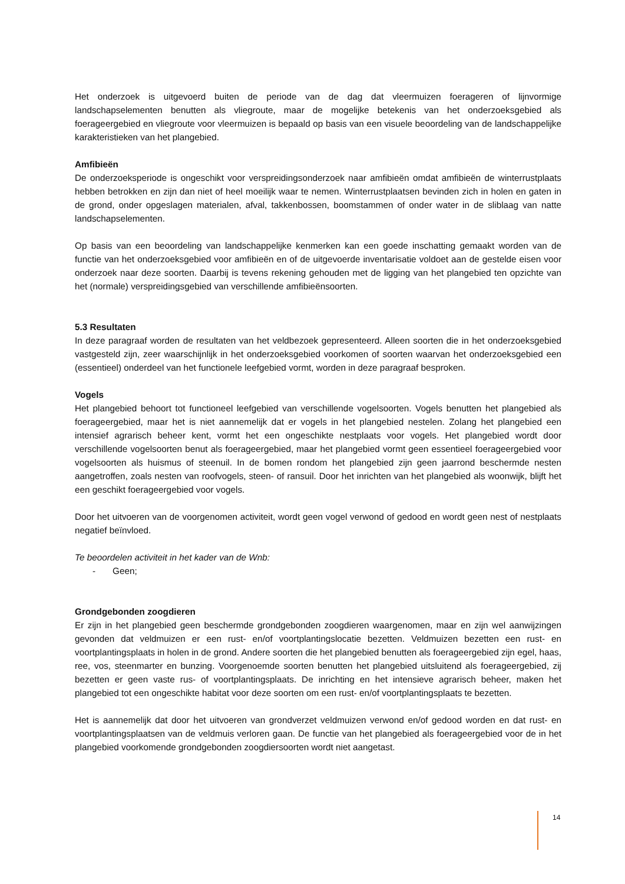Het onderzoek is uitgevoerd buiten de periode van de dag dat vleermuizen foerageren of lijnvormige landschapselementen benutten als vliegroute, maar de mogelijke betekenis van het onderzoeksgebied als foerageergebied en vliegroute voor vleermuizen is bepaald op basis van een visuele beoordeling van de landschappelijke karakteristieken van het plangebied.
Amfibieën
De onderzoeksperiode is ongeschikt voor verspreidingsonderzoek naar amfibieën omdat amfibieën de winterrustplaats hebben betrokken en zijn dan niet of heel moeilijk waar te nemen. Winterrustplaatsen bevinden zich in holen en gaten in de grond, onder opgeslagen materialen, afval, takkenbossen, boomstammen of onder water in de sliblaag van natte landschapselementen.
Op basis van een beoordeling van landschappelijke kenmerken kan een goede inschatting gemaakt worden van de functie van het onderzoeksgebied voor amfibieën en of de uitgevoerde inventarisatie voldoet aan de gestelde eisen voor onderzoek naar deze soorten. Daarbij is tevens rekening gehouden met de ligging van het plangebied ten opzichte van het (normale) verspreidingsgebied van verschillende amfibieënsoorten.
5.3 Resultaten
In deze paragraaf worden de resultaten van het veldbezoek gepresenteerd. Alleen soorten die in het onderzoeksgebied vastgesteld zijn, zeer waarschijnlijk in het onderzoeksgebied voorkomen of soorten waarvan het onderzoeksgebied een (essentieel) onderdeel van het functionele leefgebied vormt, worden in deze paragraaf besproken.
Vogels
Het plangebied behoort tot functioneel leefgebied van verschillende vogelsoorten. Vogels benutten het plangebied als foerageergebied, maar het is niet aannemelijk dat er vogels in het plangebied nestelen. Zolang het plangebied een intensief agrarisch beheer kent, vormt het een ongeschikte nestplaats voor vogels. Het plangebied wordt door verschillende vogelsoorten benut als foerageergebied, maar het plangebied vormt geen essentieel foerageergebied voor vogelsoorten als huismus of steenuil. In de bomen rondom het plangebied zijn geen jaarrond beschermde nesten aangetroffen, zoals nesten van roofvogels, steen- of ransuil. Door het inrichten van het plangebied als woonwijk, blijft het een geschikt foerageergebied voor vogels.
Door het uitvoeren van de voorgenomen activiteit, wordt geen vogel verwond of gedood en wordt geen nest of nestplaats negatief beïnvloed.
Te beoordelen activiteit in het kader van de Wnb:
- Geen;
Grondgebonden zoogdieren
Er zijn in het plangebied geen beschermde grondgebonden zoogdieren waargenomen, maar en zijn wel aanwijzingen gevonden dat veldmuizen er een rust- en/of voortplantingslocatie bezetten. Veldmuizen bezetten een rust- en voortplantingsplaats in holen in de grond. Andere soorten die het plangebied benutten als foerageergebied zijn egel, haas, ree, vos, steenmarter en bunzing. Voorgenoemde soorten benutten het plangebied uitsluitend als foerageergebied, zij bezetten er geen vaste rus- of voortplantingsplaats. De inrichting en het intensieve agrarisch beheer, maken het plangebied tot een ongeschikte habitat voor deze soorten om een rust- en/of voortplantingsplaats te bezetten.
Het is aannemelijk dat door het uitvoeren van grondverzet veldmuizen verwond en/of gedood worden en dat rust- en voortplantingsplaatsen van de veldmuis verloren gaan. De functie van het plangebied als foerageergebied voor de in het plangebied voorkomende grondgebonden zoogdiersoorten wordt niet aangetast.
14